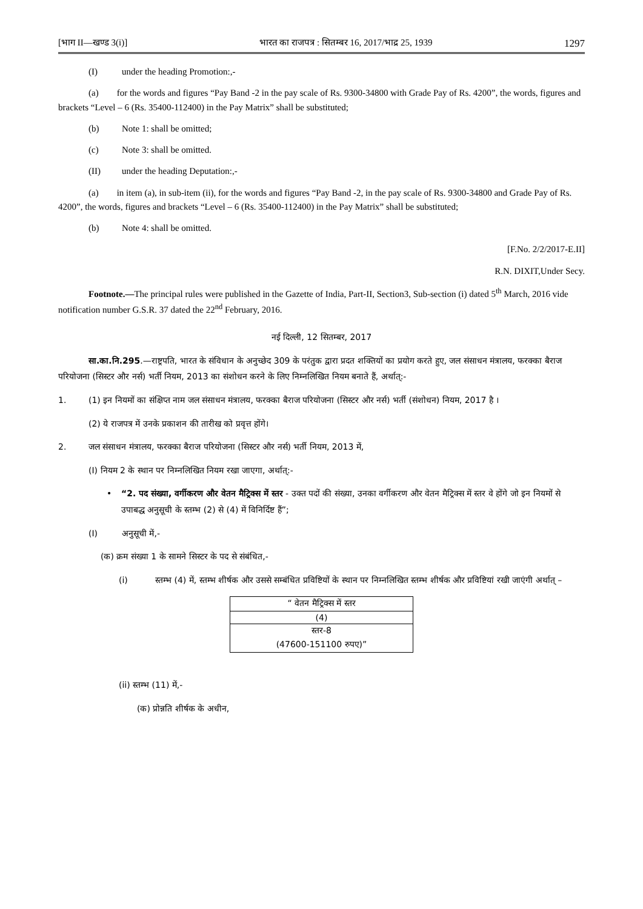[भाग II—खण्ड 3(i)] भारत का राजपत्र : सितम्बर 16, 2017/भाद्र 25, 1939 1297
(I) under the heading Promotion:,-
(a) for the words and figures “Pay Band -2 in the pay scale of Rs. 9300-34800 with Grade Pay of Rs. 4200”, the words, figures and brackets “Level – 6 (Rs. 35400-112400) in the Pay Matrix” shall be substituted;
(b) Note 1: shall be omitted;
(c) Note 3: shall be omitted.
(II) under the heading Deputation:,-
(a) in item (a), in sub-item (ii), for the words and figures “Pay Band -2, in the pay scale of Rs. 9300-34800 and Grade Pay of Rs. 4200”, the words, figures and brackets “Level – 6 (Rs. 35400-112400) in the Pay Matrix” shall be substituted;
(b) Note 4: shall be omitted.
[F.No. 2/2/2017-E.II]
R.N. DIXIT,Under Secy.
Footnote.—The principal rules were published in the Gazette of India, Part-II, Section3, Sub-section (i) dated 5<sup>th</sup> March, 2016 vide notification number G.S.R. 37 dated the 22<sup>nd</sup> February, 2016.
नई दिल्ली, 12 सितम्बर, 2017
सा.का.नि.295.—राष्ट्रपति, भारत के संविधान के अनुच्छेद 309 के परंतुक द्वारा प्रदत शक्तियों का प्रयोग करते हुए, जल संसाधन मंत्रालय, फरक्का बैराज परियोजना (सिस्टर और नर्स) भर्ती नियम, 2013 का संशोधन करने के लिए निम्नलिखित नियम बनाते हैं, अर्थात्:-
1. (1) इन नियमों का संक्षिप्त नाम जल संसाधन मंत्रालय, फरक्का बैराज परियोजना (सिस्टर और नर्स) भर्ती (संशोधन) नियम, 2017 है ।
(2) ये राजपत्र में उनके प्रकाशन की तारीख को प्रवृत्त होंगे।
2. जल संसाधन मंत्रालय, फरक्का बैराज परियोजना (सिस्टर और नर्स) भर्ती नियम, 2013 में,
(I) नियम 2 के स्थान पर निम्नलिखित नियम रखा जाएगा, अर्थात्:-
• “2. पद संख्या, वर्गीकरण और वेतन मैट्रिक्स में स्तर - उक्त पदों की संख्या, उनका वर्गीकरण और वेतन मैट्रिक्स में स्तर वे होंगे जो इन नियमों से उपाबद्ध अनुसूची के स्तम्भ (2) से (4) में विनिर्दिष्ट हैं”;
(I) अनुसूची में,-
(क) क्रम संख्या 1 के सामने सिस्टर के पद से संबंधित,-
(i) स्तम्भ (4) में, स्तम्भ शीर्षक और उससे सम्बंधित प्रविष्टियों के स्थान पर निम्नलिखित स्तम्भ शीर्षक और प्रविष्टियां रखी जाएंगी अर्थात् –
| “ वेतन मैट्रिक्स में स्तर |
| (4) |
| स्तर-8 |
| (47600-151100 रुपए)” |
(ii) स्तम्भ (11) में,-
(क) प्रोन्नति शीर्षक के अधीन,